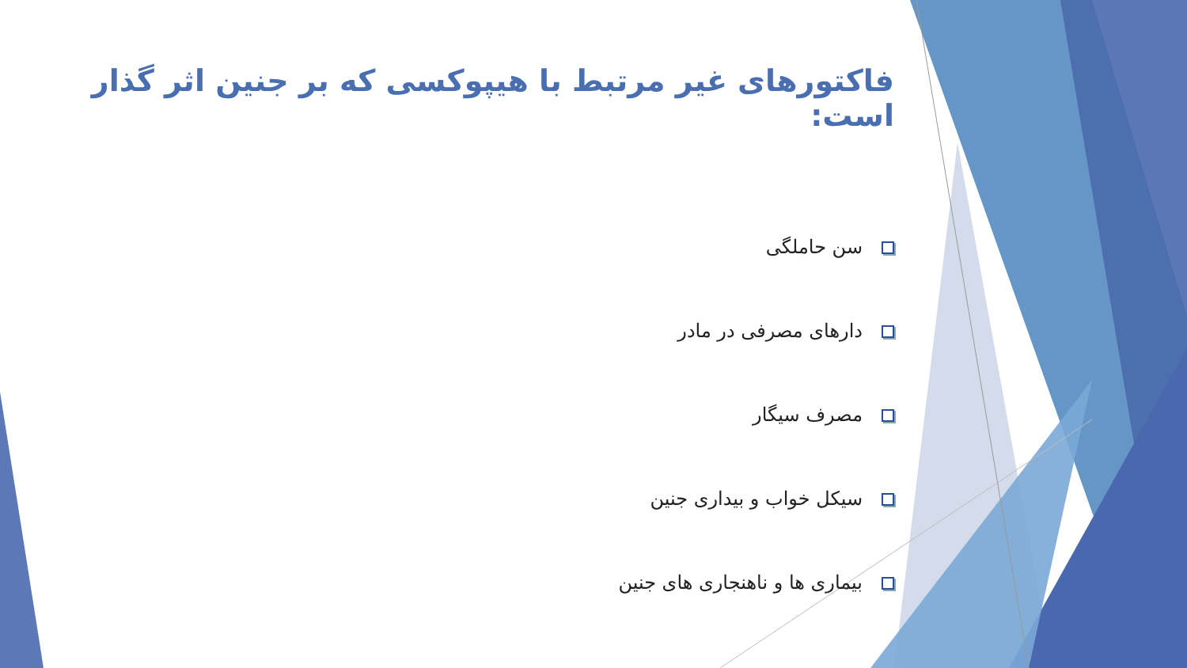فاکتورهای غیر مرتبط با هیپوکسی که بر جنین اثر گذار است:
سن حاملگی
دارهای مصرفی در مادر
مصرف سیگار
سیکل خواب و بیداری جنین
بیماری ها و ناهنجاری های جنین